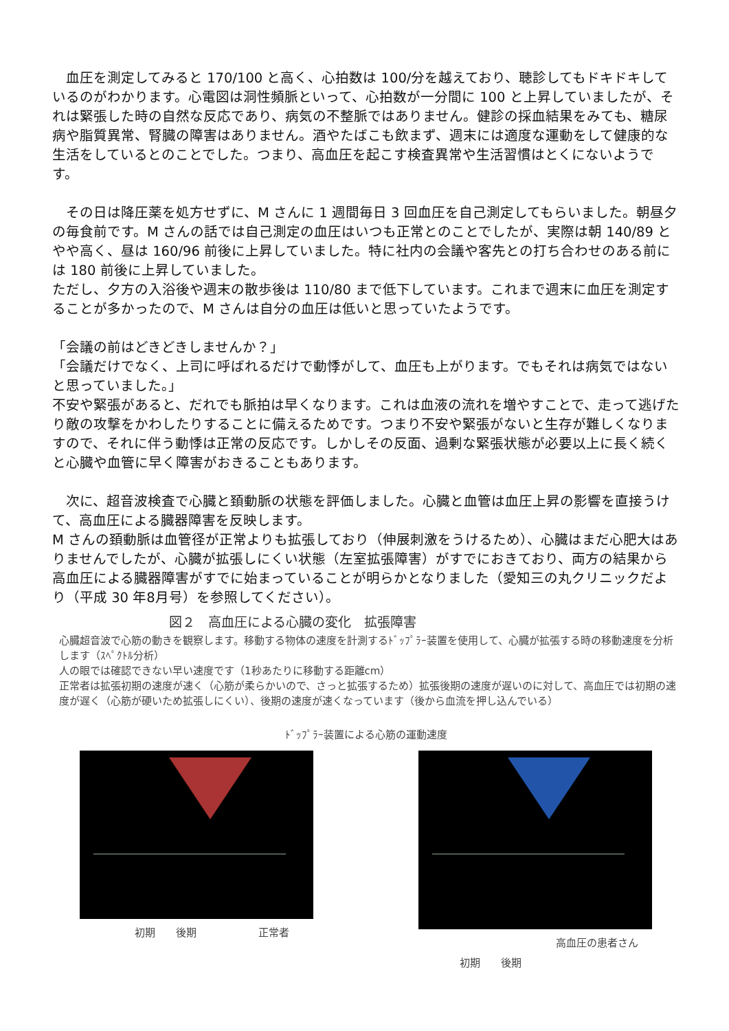血圧を測定してみると 170/100 と高く、心拍数は 100/分を越えており、聴診してもドキドキしているのがわかります。心電図は洞性頻脈といって、心拍数が一分間に 100 と上昇していましたが、それは緊張した時の自然な反応であり、病気の不整脈ではありません。健診の採血結果をみても、糖尿病や脂質異常、腎臓の障害はありません。酒やたばこも飲まず、週末には適度な運動をして健康的な生活をしているとのことでした。つまり、高血圧を起こす検査異常や生活習慣はとくにないようです。
　その日は降圧薬を処方せずに、M さんに 1 週間毎日 3 回血圧を自己測定してもらいました。朝昼夕の毎食前です。M さんの話では自己測定の血圧はいつも正常とのことでしたが、実際は朝 140/89 とやや高く、昼は 160/96 前後に上昇していました。特に社内の会議や客先との打ち合わせのある前には 180 前後に上昇していました。
ただし、夕方の入浴後や週末の散歩後は 110/80 まで低下しています。これまで週末に血圧を測定することが多かったので、M さんは自分の血圧は低いと思っていたようです。
「会議の前はどきどきしませんか？」
「会議だけでなく、上司に呼ばれるだけで動悸がして、血圧も上がります。でもそれは病気ではないと思っていました。」
不安や緊張があると、だれでも脈拍は早くなります。これは血液の流れを増やすことで、走って逃げたり敵の攻撃をかわしたりすることに備えるためです。つまり不安や緊張がないと生存が難しくなりますので、それに伴う動悸は正常の反応です。しかしその反面、過剰な緊張状態が必要以上に長く続くと心臓や血管に早く障害がおきることもあります。
　次に、超音波検査で心臓と頚動脈の状態を評価しました。心臓と血管は血圧上昇の影響を直接うけて、高血圧による臓器障害を反映します。
M さんの頚動脈は血管径が正常よりも拡張しており（伸展刺激をうけるため）、心臓はまだ心肥大はありませんでしたが、心臓が拡張しにくい状態（左室拡張障害）がすでにおきており、両方の結果から高血圧による臓器障害がすでに始まっていることが明らかとなりました（愛知三の丸クリニックだより（平成 30 年8月号）を参照してください）。
図２　高血圧による心臓の変化　拡張障害
心臓超音波で心筋の動きを観察します。移動する物体の速度を計測するﾄﾞｯﾌﾟﾗｰ装置を使用して、心臓が拡張する時の移動速度を分析します（ｽﾍﾟｸﾄﾙ分析）
人の眼では確認できない早い速度です（1秒あたりに移動する距離cm）
正常者は拡張初期の速度が速く（心筋が柔らかいので、さっと拡張するため）拡張後期の速度が遅いのに対して、高血圧では初期の速度が遅く（心筋が硬いため拡張しにくい）、後期の速度が速くなっています（後から血流を押し込んでいる）
ﾄﾞｯﾌﾟﾗｰ装置による心筋の運動速度
初期 後期 正常者 高血圧の患者さん
初期 後期